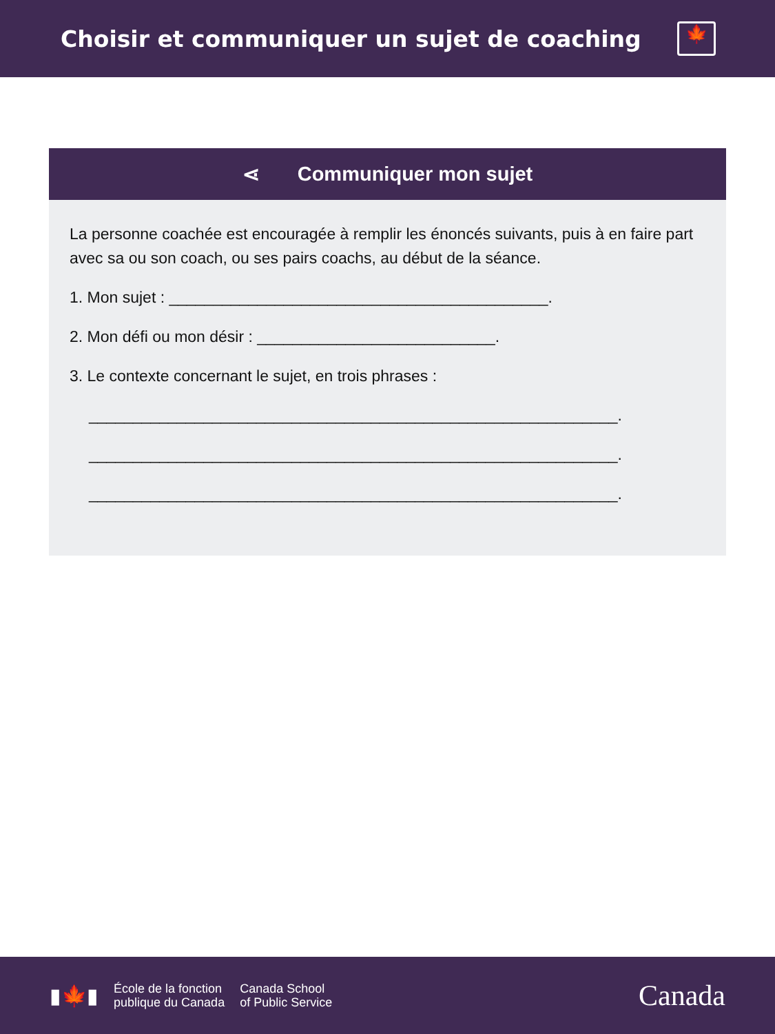Choisir et communiquer un sujet de coaching
🍁
⋖ Communiquer mon sujet
La personne coachée est encouragée à remplir les énoncés suivants, puis à en faire part avec sa ou son coach, ou ses pairs coachs, au début de la séance.
1. Mon sujet : ___________________________________________.
2. Mon défi ou mon désir : ___________________________.
3. Le contexte concernant le sujet, en trois phrases :
____________________________________________________________.
____________________________________________________________.
____________________________________________________________.
▮🍁▮
École de la fonction
publique du Canada
Canada School
of Public Service
Canada